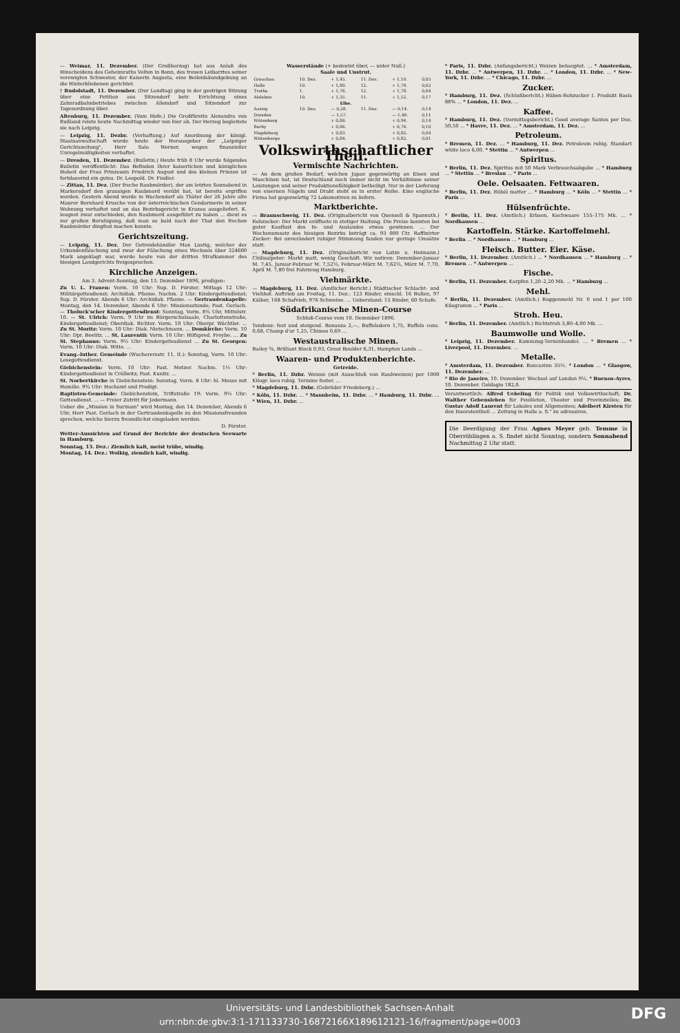— Weimar, 11. Dezember. (Der Großherzog) hat aus Anlaß des Hinscheidens des Geheimraths Velten in Bonn, des treuen Leibarztes seiner verewigten Schwester, der Kaiserin Augusta, eine Beileidskundgebung an die Hinterbliebenen gerichtet.
† Rudolstadt, 11. Dezember. (Der Landtag) ging in der gestrigen Sitzung über eine Petition aus Sitzendorf betr. Errichtung eines Zahnradbahnbetriebes zwischen Allendorf und Sitzendorf zur Tagesordnung über.
Altenburg, 11. Dezember. (Vom Hofe.) Die Großfürstin Alexandra von Rußland reiste heute Nachmittag wieder von hier ab. Der Herzog begleitete sie nach Leipzig.
— Leipzig, 11. Dezbr. (Verhaftung.) Auf Anordnung der königl. Staatsanwaltschaft wurde heute der Herausgeber der „Leipziger Gerichtszeitung", Herr Salo Werner, wegen finanzieller Unregelmäßigkeiten verhaftet.
— Dresden, 11. Dezember. (Bulletin.) Heute früh 8 Uhr wurde folgendes Bulletin veröffentlicht: Das Befinden Ihrer kaiserlichen und königlichen Hoheit der Frau Prinzessin Friedrich August und des kleinen Prinzen ist fortdauernd ein gutes. Dr. Leopold. Dr. Fiedler.
— Zittau, 11. Dez. (Der freche Raubmörder), der am letzten Sonnabend in Markersdorf den grausigen Raubmord verübt hat, ist bereits ergriffen worden. Gestern Abend wurde in Wachendorf als Thäter der 26 Jahre alte Maurer Bernhard Krusche von der österreichischen Gendarmerie in seiner Wohnung verhaftet und an das Bezirksgericht in Krazau ausgeliefert. K. leugnet zwar entschieden, den Raubmord ausgeführt zu haben ... dient es zur großen Beruhigung, daß man so bald nach der That den frechen Raubmörder dingfest machen konnte.
Gerichtszeitung.
— Leipzig, 11. Dez. Der Getreidehändler Max Lustig, welcher der Urkundenfälschung und zwar der Fälschung eines Wechsels über 324600 Mark angeklagt war, wurde heute von der dritten Strafkammer des hiesigen Landgerichts freigesprochen.
Kirchliche Anzeigen.
Am 3. Advent-Sonntag, den 13. Dezember 1896, predigen:
Zu U. L. Frauen: Vorm. 10 Uhr: Sup. D. Förster. Mittags 12 Uhr: Militärgottesdienst; Archidiak. Pfanne. Nachm. 2 Uhr: Kindergottesdienst; Sup. D. Förster. Abends 6 Uhr: Archidiak. Pfanne. — Gertraudenkapelle: Montag, den 14. Dezember, Abends 6 Uhr: Missionsstunde; Past. Gerlach. — Tholuck'scher Kindergottesdienst: Sonntag, Vorm. 8¾ Uhr, Mittelstr. 10. — St. Ulrich: Vorm. 9 Uhr im Bürgerschulsaale, Charlottenstraße, Kindergottesdienst; Oberdiak. Richter. Vorm. 10 Uhr: Oberpr. Wächtler. ... Zu St. Moritz: Vorm. 10 Uhr: Diak. Nietschmann. ... Domkirche: Vorm. 10 Uhr: Dpr. Beelitz. ... St. Laurentii: Vorm. 10 Uhr: Hilfspred. Freybe. ... Zu St. Stephanus: Vorm. 9½ Uhr: Kindergottesdienst ... Zu St. Georgen: Vorm. 10 Uhr: Diak. Witte. ...
Evang.-luther. Gemeinde (Wucherersstr. 11, II.): Sonntag, Vorm. 10 Uhr: Lesegottesdienst.
Giebichenstein: Vorm. 10 Uhr: Past. Metzer. Nachm. 1½ Uhr: Kindergottesdienst in Cröllwitz; Past. Kunitz. ...
St. Norbertkirche in Giebichenstein: Sonntag, Vorm. 8 Uhr: hl. Messe mit Homilie. 9¾ Uhr: Hochamt und Predigt.
Baptisten-Gemeinde: Giebichenstein, Triftstraße 19: Vorm. 9½ Uhr: Gottesdienst. ... — Freier Zutritt für Jedermann.
Ueber die „Mission in Surinam" wird Montag, den 14. Dezember, Abends 6 Uhr, Herr Past. Gerlach in der Gertraudenkapelle zu den Missionsfreunden sprechen, welche hierzu freundlichst eingeladen werden.
D. Förster.
Wetter-Aussichten auf Grund der Berichte der deutschen Seewarte in Hamburg.
Sonntag, 13. Dez.: Ziemlich kalt, meist trübe, windig.
Montag, 14. Dez.: Wolkig, ziemlich kalt, windig.
Wasserstände (+ bedeutet über, — unter Null.)
Saale und Unstrut.
| Grauchau | 10. Dez. | + 1,45. | 11. Dez. | + 1,10. | 0,05 |
| Halle | 10. | + 1,80. | 12. | + 1,78. | 0,02 |
| Trotha | 1. | + 1,76. | 12. | + 1,78. | 0,04 |
| Alsleben | 10. | + 1,35. | 11. | + 1,52. | 0,17 |
| Elbe. | | | | | |
| Aussig | 10. Dez. | — 0,28. | 11. Dez. | — 0,14. | 0,14 |
| Dresden | | — 1,57. | | — 1,46. | 0,11 |
| Wittenberg | | + 0,80. | | + 0,94. | 0,14 |
| Barby | | + 0,66. | | + 0,76. | 0,10 |
| Magdeburg | | + 0,83. | | + 0,82. | 0,04 |
| Wittenberge | | + 0,84. | | + 0,82. | 0,01 |
Volkswirthschaftlicher Theil.
Vermischte Nachrichten.
— An dem großen Bedarf, welchen Japan gegenwärtig an Eisen und Maschinen hat, ist Deutschland noch immer nicht im Verhältnisse seiner Leistungen und seiner Produktionsfähigkeit betheiligt. Nur in der Lieferung von eisernen Nägeln und Draht steht es in erster Reihe. Eine englische Firma hat gegenwärtig 72 Lokomotiven zu liefern.
Marktberichte.
— Braunschweig, 11. Dez. (Originalbericht von Quensell & Spannuth.) Rohzucker: Der Markt eröffnete in stetiger Haltung. Die Preise konnten bei guter Kauflust des In- und Auslandes etwas gewinnen. ... Der Wochenumsatz des hiesigen Bezirks beträgt ca. 93 000 Ctr. Raffinirter Zucker: Bei unverändert ruhiger Stimmung fanden nur geringe Umsätze statt.
— Magdeburg, 11. Dez. (Originalbericht von Lutze u. Heimann.) Chilisalpeter: Markt matt, wenig Geschäft. Wir notiren: Dezember-Januar M. 7,45, Januar-Februar M. 7,52½, Februar-März M. 7,62½, März M. 7,70, April M. 7,80 frei Fahrzeug Hamburg.
Viehmärkte.
— Magdeburg, 11. Dez. (Amtlicher Bericht.) Städtischer Schlacht- und Viehhof. Auftrieb am Freitag, 11. Dez.: 123 Rinder, einschl. 16 Bullen, 97 Kälber, 168 Schafvieh, 976 Schweine. ... Ueberstand: 15 Rinder, 60 Schafe.
Südafrikanische Minen-Course
Schluß-Course vom 10. Dezember 1896.
Tendenz: fest und steigend. Bonanza 2,—, Buffelsdorn 1,75, Buffels cons. 0,68, Champ d'or 1,25, Chimes 0,69 ...
Westaustralische Minen.
Bailey ⅝, Brilliant Block 0,93, Great Boulder 6,31, Hampton Lands ...
Waaren- und Produktenberichte.
Getreide.
* Berlin, 11. Dzbr. Weizen (mit Ausschluß von Rauhweizen) per 1000 Kilogr. loco ruhig. Termine fester. ...
* Magdeburg, 11. Dzbr. (Gebrüder Friedeberg.) ...
* Köln, 11. Dzbr. ... * Mannheim, 11. Dzbr. ... * Hamburg, 11. Dzbr. ... * Wien, 11. Dzbr. ...
* Paris, 11. Dzbr. (Anfangsbericht.) Weizen behauptet. ... * Amsterdam, 11. Dzbr. ... * Antwerpen, 11. Dzbr. ... * London, 11. Dzbr. ... * New-York, 11. Dzbr. ... * Chicago, 11. Dzbr. ...
Zucker.
* Hamburg, 11. Dez. (Schlußbericht.) Rüben-Rohzucker I. Produkt Basis 88% ... * London, 11. Dez. ...
Kaffee.
* Hamburg, 11. Dez. (Vormittagsbericht.) Good average Santos per Dez. 50,50 ... * Havre, 11. Dez. ... * Amsterdam, 11. Dez. ...
Petroleum.
* Bremen, 11. Dez. ... * Hamburg, 11. Dez. Petroleum ruhig. Standart white loco 6,00. * Stettin ... * Antwerpen ...
Spiritus.
* Berlin, 11. Dez. Spiritus mit 50 Mark Verbrauchsabgabe ... * Hamburg ... * Stettin ... * Breslau ... * Paris ...
Oele. Oelsaaten. Fettwaaren.
* Berlin, 11. Dez. Rüböl matter ... * Hamburg ... * Köln ... * Stettin ... * Paris ...
Hülsenfrüchte.
* Berlin, 11. Dez. (Amtlich.) Erbsen, Kochwaare 155–175 Mk. ... * Nordhausen ...
Kartoffeln. Stärke. Kartoffelmehl.
* Berlin ... * Nordhausen ... * Hamburg ...
Fleisch. Butter. Eier. Käse.
* Berlin, 11. Dezember. (Amtlich.) ... * Nordhausen ... * Hamburg ... * Bremen ... * Antwerpen ...
Fische.
* Berlin, 11. Dezember. Karpfen 1,20–2,20 Mk. ... * Hamburg ...
Mehl.
* Berlin, 11. Dezember. (Amtlich.) Roggenmehl Nr. 0 und 1 per 100 Kilogramm ... * Paris ...
Stroh. Heu.
* Berlin, 11. Dezember. (Amtlich.) Richtstroh 3,80–4,00 Mk. ...
Baumwolle und Wolle.
* Leipzig, 11. Dezember. Kammzug-Terminhandel. ... * Bremen ... * Liverpool, 11. Dezember. ...
Metalle.
* Amsterdam, 11. Dezember. Bancazinn 35½. * London ... * Glasgow, 11. Dezember. ...
* Rio de Janeiro, 10. Dezember. Wechsel auf London 9¼. * Buenos-Ayres, 10. Dezember. Goldagio 182,0.
Verantwortlich: Alfred Uebeling für Politik und Volkswirthschaft; Dr. Walther Gebensleben für Feuilleton, Theater und Provinzielles; Dr. Gustav Adolf Laurent für Lokales und Allgemeines; Adelbert Kirsten für den Inseratentheil ... Zeitung in Halle a. S." zu adressiren.
Die Beerdigung der Frau Agnes Meyer geb. Temme in Oberröblingen a. S. findet nicht Sonntag, sondern Sonnabend Nachmittag 2 Uhr statt.
Universitäts- und Landesbibliothek Sachsen-Anhalt
urn:nbn:de:gbv:3:1-171133730-16872166X189612121-16/fragment/page=0003
DFG